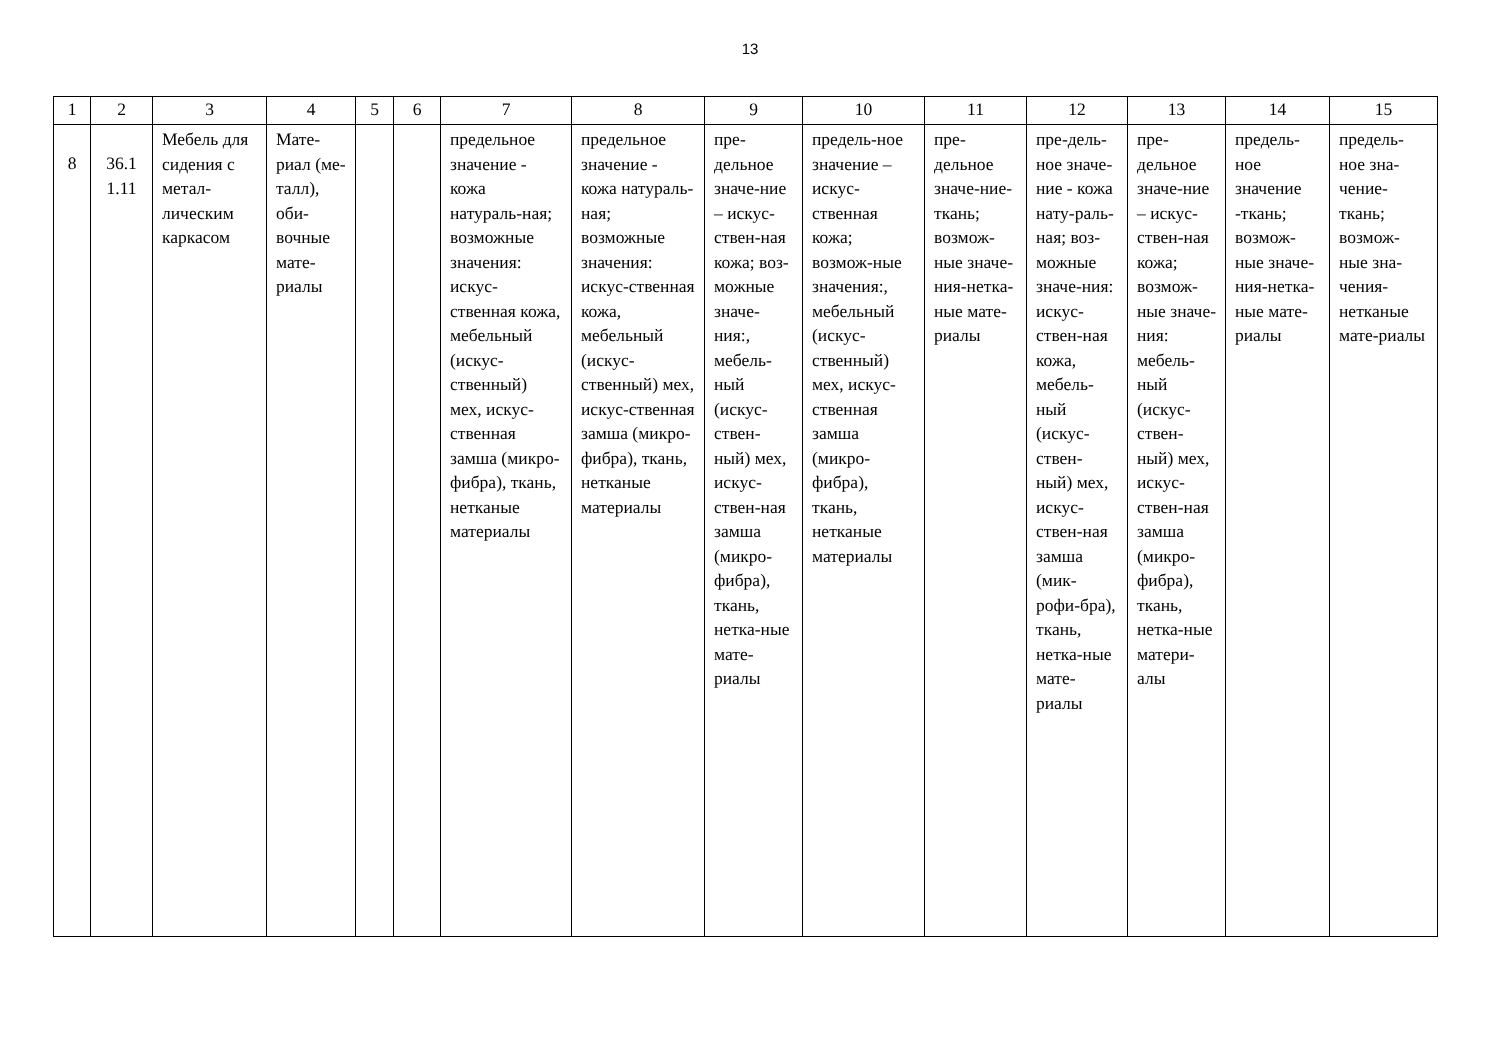13
| 1 | 2 | 3 | 4 | 5 | 6 | 7 | 8 | 9 | 10 | 11 | 12 | 13 | 14 | 15 |
| --- | --- | --- | --- | --- | --- | --- | --- | --- | --- | --- | --- | --- | --- | --- |
| 8 | 36.1 1.11 | Мебель для сидения с метал-лическим каркасом | Мате-риал (ме-талл), оби-вочные мате-риалы | | | предельное значение - кожа натураль-ная; возможные значения: искус-ственная кожа, мебельный (искус-ственный) мех, искус-ственная замша (микро-фибра), ткань, нетканые материалы | предельное значение - кожа натураль-ная; возможные значения: искус-ственная кожа, мебельный (искус-ственный) мех, искус-ственная замша (микро-фибра), ткань, нетканые материалы | пре-дельное значе-ние – искус-ствен-ная кожа; воз-можные значе-ния:, мебель-ный (искус-ствен-ный) мех, искус-ствен-ная замша (микро-фибра), ткань, нетка-ные мате-риалы | предель-ное значение – искус-ственная кожа; возмож-ные значения:, мебельный (искус-ственный) мех, искус-ственная замша (микро-фибра), ткань, нетканые материалы | пре-дельное значе-ние-ткань; возмож-ные значе-ния-нетка-ные мате-риалы | пре-дель-ное значе-ние - кожа нату-раль-ная; воз-можные значе-ния: искус-ствен-ная кожа, мебель-ный (искус-ствен-ный) мех, искус-ствен-ная замша (мик-рофи-бра), ткань, нетка-ные мате-риалы | пре-дельное значе-ние – искус-ствен-ная кожа; возмож-ные значе-ния: мебель-ный (искус-ствен-ный) мех, искус-ствен-ная замша (микро-фибра), ткань, нетка-ные матери-алы | предель-ное значение -ткань; возмож-ные значе-ния-нетка-ные мате-риалы | предель-ное зна-чение-ткань; возмож-ные зна-чения-нетканые мате-риалы |